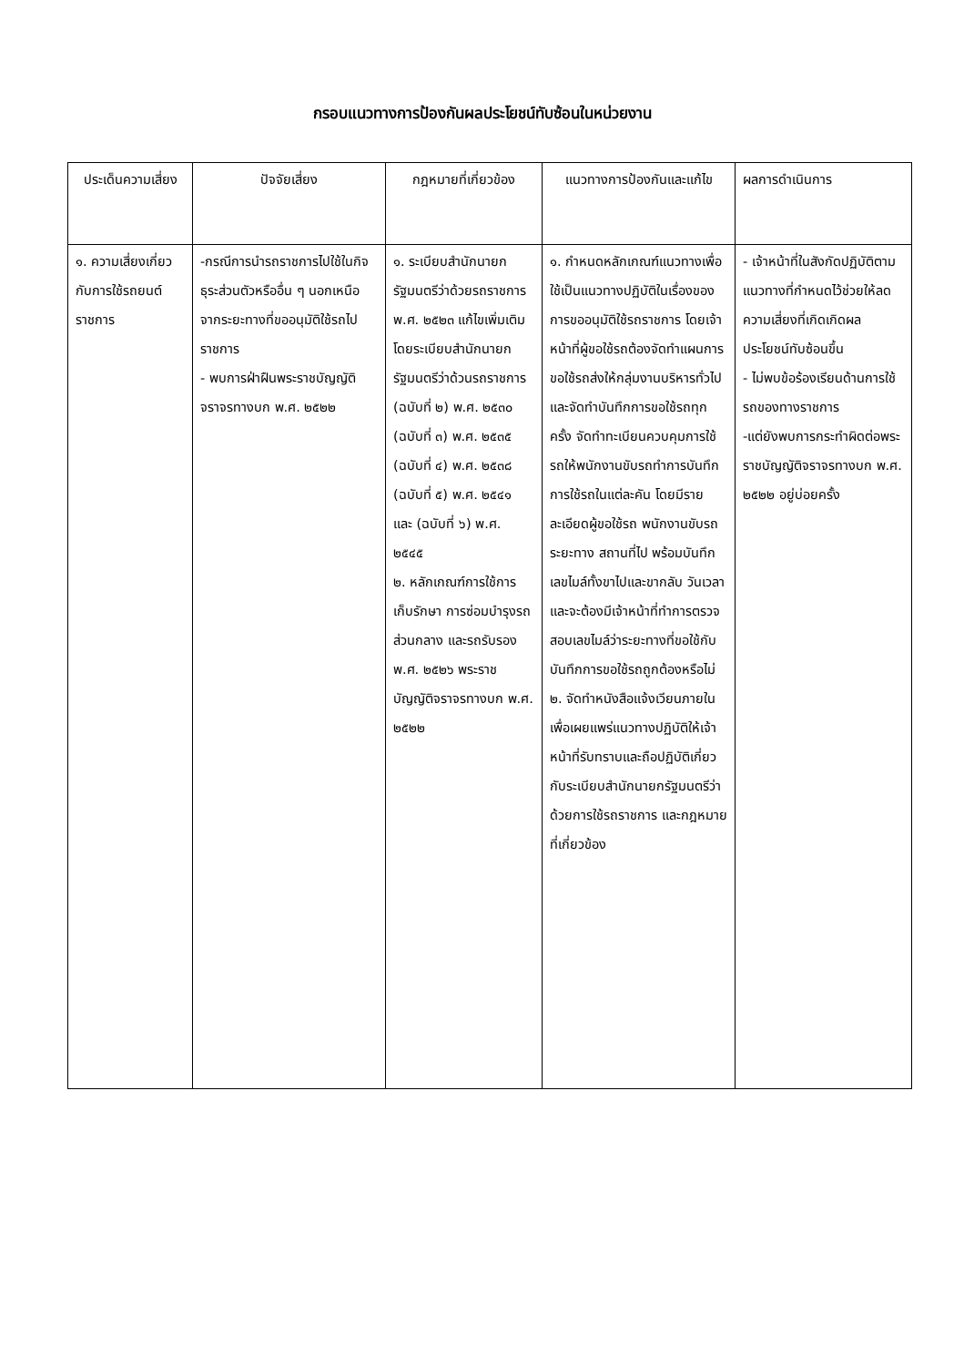กรอบแนวทางการป้องกันผลประโยชน์ทับซ้อนในหน่วยงาน
| ประเด็นความเสี่ยง | ปัจจัยเสี่ยง | กฎหมายที่เกี่ยวข้อง | แนวทางการป้องกันและแก้ไข | ผลการดำเนินการ |
| --- | --- | --- | --- | --- |
| ๑. ความเสี่ยงเกี่ยวกับการใช้รถยนต์ราชการ | -กรณีการนำรถราชการไปใช้ในกิจธุระส่วนตัวหรืออื่น ๆ นอกเหนือจากระยะทางที่ขออนุมัติใช้รถไปราชการ - พบการฝ่าฝืนพระราชบัญญัติจราจรทางบก พ.ศ. ๒๕๒๒ | ๑. ระเบียบสำนักนายกรัฐมนตรีว่าด้วยรถราชการ พ.ศ. ๒๕๒๓ แก้ไขเพิ่มเติมโดยระเบียบสำนักนายกรัฐมนตรีว่าด้วนรถราชการ (ฉบับที่ ๒) พ.ศ. ๒๕๓๐ (ฉบับที่ ๓) พ.ศ. ๒๕๓๕ (ฉบับที่ ๔) พ.ศ. ๒๕๓๘ (ฉบับที่ ๕) พ.ศ. ๒๕๔๑ และ (ฉบับที่ ๖) พ.ศ. ๒๕๔๕ ๒. หลักเกณฑ์การใช้การเก็บรักษา การซ่อมบำรุงรถส่วนกลาง และรถรับรอง พ.ศ. ๒๕๒๖ พระราชบัญญัติจราจรทางบก พ.ศ. ๒๕๒๒ | ๑. กำหนดหลักเกณฑ์แนวทางเพื่อใช้เป็นแนวทางปฏิบัติในเรื่องของการขออนุมัติใช้รถราชการ โดยเจ้าหน้าที่ผู้ขอใช้รถต้องจัดทำแผนการขอใช้รถส่งให้กลุ่มงานบริหารทั่วไป และจัดทำบันทึกการขอใช้รถทุกครั้ง จัดทำทะเบียนควบคุมการใช้รถให้พนักงานขับรถทำการบันทึกการใช้รถในแต่ละคัน โดยมีรายละเอียดผู้ขอใช้รถ พนักงานขับรถ ระยะทาง สถานที่ไป พร้อมบันทึกเลขไมล์ทั้งขาไปและขากลับ วันเวลา และจะต้องมีเจ้าหน้าที่ทำการตรวจสอบเลขไมล์ว่าระยะทางที่ขอใช้กับบันทึกการขอใช้รถถูกต้องหรือไม่ ๒. จัดทำหนังสือแจ้งเวียนภายใน เพื่อเผยแพร่แนวทางปฏิบัติให้เจ้าหน้าที่รับทราบและถือปฏิบัติเกี่ยวกับระเบียบสำนักนายกรัฐมนตรีว่าด้วยการใช้รถราชการ และกฎหมายที่เกี่ยวข้อง | - เจ้าหน้าที่ในสังกัดปฏิบัติตามแนวทางที่กำหนดไว้ช่วยให้ลดความเสี่ยงที่เกิดเกิดผลประโยชน์ทับซ้อนขึ้น - ไม่พบข้อร้องเรียนด้านการใช้รถของทางราชการ -แต่ยังพบการกระทำผิดต่อพระราชบัญญัติจราจรทางบก พ.ศ. ๒๕๒๒ อยู่บ่อยครั้ง |